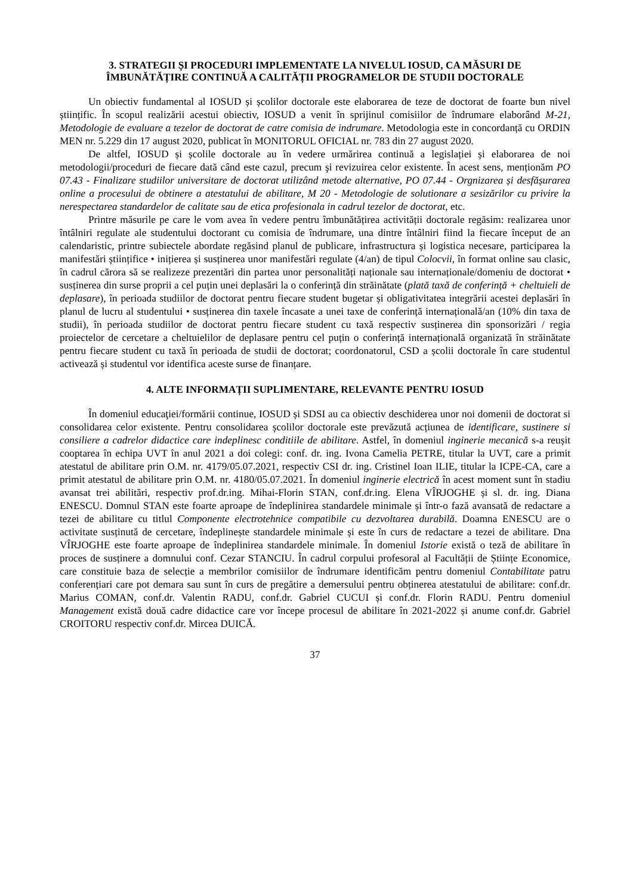3. STRATEGII ȘI PROCEDURI IMPLEMENTATE LA NIVELUL IOSUD, CA MĂSURI DE ÎMBUNĂTĂȚIRE CONTINUĂ A CALITĂȚII PROGRAMELOR DE STUDII DOCTORALE
Un obiectiv fundamental al IOSUD și școlilor doctorale este elaborarea de teze de doctorat de foarte bun nivel științific. În scopul realizării acestui obiectiv, IOSUD a venit în sprijinul comisiilor de îndrumare elaborând M-21, Metodologie de evaluare a tezelor de doctorat de catre comisia de indrumare. Metodologia este in concordanță cu ORDIN MEN nr. 5.229 din 17 august 2020, publicat în MONITORUL OFICIAL nr. 783 din 27 august 2020.
De altfel, IOSUD și școlile doctorale au în vedere urmărirea continuă a legislației și elaborarea de noi metodologii/proceduri de fiecare dată când este cazul, precum şi revizuirea celor existente. În acest sens, menționăm PO 07.43 - Finalizare studiilor universitare de doctorat utilizând metode alternative, PO 07.44 - Orgnizarea și desfășurarea online a procesului de obtinere a atestatului de abilitare, M 20 - Metodologie de solutionare a sesizărilor cu privire la nerespectarea standardelor de calitate sau de etica profesionala in cadrul tezelor de doctorat, etc.
Printre măsurile pe care le vom avea în vedere pentru îmbunătățirea activității doctorale regăsim: realizarea unor întâlniri regulate ale studentului doctorant cu comisia de îndrumare, una dintre întâlniri fiind la fiecare început de an calendaristic, printre subiectele abordate regăsind planul de publicare, infrastructura și logistica necesare, participarea la manifestări științifice • inițierea și susținerea unor manifestări regulate (4/an) de tipul Colocvii, în format online sau clasic, în cadrul cărora să se realizeze prezentări din partea unor personalități naționale sau internaționale/domeniu de doctorat • susținerea din surse proprii a cel puțin unei deplasări la o conferință din străinătate (plată taxă de conferință + cheltuieli de deplasare), în perioada studiilor de doctorat pentru fiecare student bugetar și obligativitatea integrării acestei deplasări în planul de lucru al studentului • susținerea din taxele încasate a unei taxe de conferință internațională/an (10% din taxa de studii), în perioada studiilor de doctorat pentru fiecare student cu taxă respectiv susținerea din sponsorizări / regia proiectelor de cercetare a cheltuielilor de deplasare pentru cel puțin o conferință internațională organizată în străinătate pentru fiecare student cu taxă în perioada de studii de doctorat; coordonatorul, CSD a școlii doctorale în care studentul activează și studentul vor identifica aceste surse de finanțare.
4. ALTE INFORMAȚII SUPLIMENTARE, RELEVANTE PENTRU IOSUD
În domeniul educaţiei/formării continue, IOSUD și SDSI au ca obiectiv deschiderea unor noi domenii de doctorat si consolidarea celor existente. Pentru consolidarea școlilor doctorale este prevăzută acțiunea de identificare, sustinere si consiliere a cadrelor didactice care indeplinesc conditiile de abilitare. Astfel, în domeniul inginerie mecanică s-a reușit cooptarea în echipa UVT în anul 2021 a doi colegi: conf. dr. ing. Ivona Camelia PETRE, titular la UVT, care a primit atestatul de abilitare prin O.M. nr. 4179/05.07.2021, respectiv CSI dr. ing. Cristinel Ioan ILIE, titular la ICPE-CA, care a primit atestatul de abilitare prin O.M. nr. 4180/05.07.2021. În domeniul inginerie electrică în acest moment sunt în stadiu avansat trei abilitări, respectiv prof.dr.ing. Mihai-Florin STAN, conf.dr.ing. Elena VÎRJOGHE și sl. dr. ing. Diana ENESCU. Domnul STAN este foarte aproape de îndeplinirea standardele minimale și într-o fază avansată de redactare a tezei de abilitare cu titlul Componente electrotehnice compatibile cu dezvoltarea durabilă. Doamna ENESCU are o activitate susținută de cercetare, îndeplinește standardele minimale și este în curs de redactare a tezei de abilitare. Dna VÎRJOGHE este foarte aproape de îndeplinirea standardele minimale. În domeniul Istorie există o teză de abilitare în proces de susținere a domnului conf. Cezar STANCIU. În cadrul corpului profesoral al Facultății de Științe Economice, care constituie baza de selecție a membrilor comisiilor de îndrumare identificăm pentru domeniul Contabilitate patru conferențiari care pot demara sau sunt în curs de pregătire a demersului pentru obținerea atestatului de abilitare: conf.dr. Marius COMAN, conf.dr. Valentin RADU, conf.dr. Gabriel CUCUI și conf.dr. Florin RADU. Pentru domeniul Management există două cadre didactice care vor începe procesul de abilitare în 2021-2022 și anume conf.dr. Gabriel CROITORU respectiv conf.dr. Mircea DUICĂ.
37